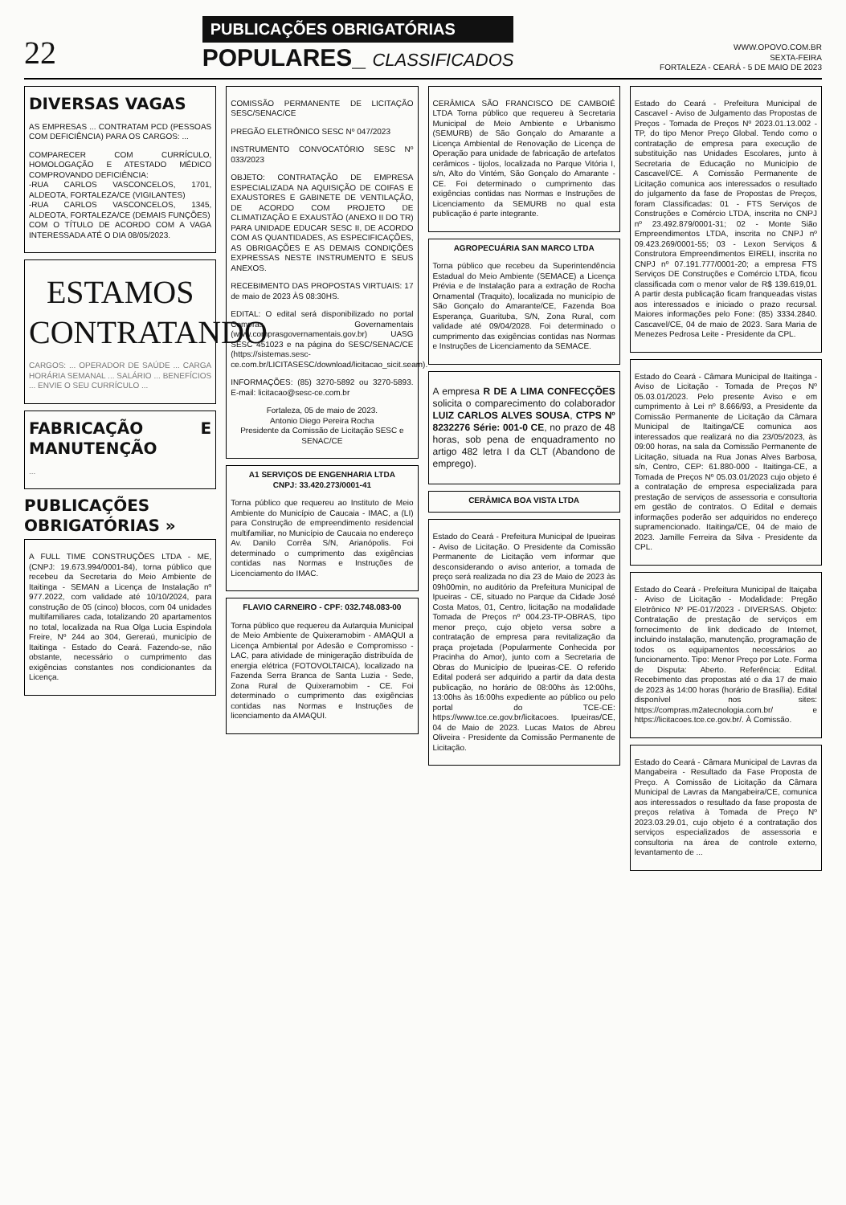22
PUBLICAÇÕES OBRIGATÓRIAS
POPULARES_ CLASSIFICADOS
WWW.OPOVO.COM.BR
SEXTA-FEIRA
FORTALEZA - CEARÁ - 5 DE MAIO DE 2023
DIVERSAS VAGAS
AS EMPRESAS ... CONTRATAM PCD (PESSOAS COM DEFICIÊNCIA) PARA OS CARGOS: ...
COMPARECER COM CURRÍCULO, HOMOLOGAÇÃO E ATESTADO MÉDICO COMPROVANDO DEFICIÊNCIA:
-RUA CARLOS VASCONCELOS, 1701, ALDEOTA, FORTALEZA/CE (VIGILANTES)
-RUA CARLOS VASCONCELOS, 1345, ALDEOTA, FORTALEZA/CE (DEMAIS FUNÇÕES)
COM O TÍTULO DE ACORDO COM A VAGA INTERESSADA ATÉ O DIA 08/05/2023.
ESTAMOS CONTRATANDO
CARGOS: ... OPERADOR DE SAÚDE ... CARGA HORÁRIA SEMANAL ... SALÁRIO ... BENEFÍCIOS ... ENVIE O SEU CURRÍCULO ...
FABRICAÇÃO E MANUTENÇÃO
...
PUBLICAÇÕES OBRIGATÓRIAS »
A FULL TIME CONSTRUÇÕES LTDA - ME, (CNPJ: 19.673.994/0001-84), torna público que recebeu da Secretaria do Meio Ambiente de Itaitinga - SEMAN a Licença de Instalação nº 977.2022, com validade até 10/10/2024, para construção de 05 (cinco) blocos, com 04 unidades multifamiliares cada, totalizando 20 apartamentos no total, localizada na Rua Olga Lucia Espindola Freire, Nº 244 ao 304, Gereraú, município de Itaitinga - Estado do Ceará. Fazendo-se, não obstante, necessário o cumprimento das exigências constantes nos condicionantes da Licença.
COMISSÃO PERMANENTE DE LICITAÇÃO SESC/SENAC/CE
PREGÃO ELETRÔNICO SESC Nº 047/2023
INSTRUMENTO CONVOCATÓRIO SESC Nº 033/2023
OBJETO: CONTRATAÇÃO DE EMPRESA ESPECIALIZADA NA AQUISIÇÃO DE COIFAS E EXAUSTORES E GABINETE DE VENTILAÇÃO, DE ACORDO COM PROJETO DE CLIMATIZAÇÃO E EXAUSTÃO (ANEXO II DO TR) PARA UNIDADE EDUCAR SESC II, DE ACORDO COM AS QUANTIDADES, AS ESPECIFICAÇÕES, AS OBRIGAÇÕES E AS DEMAIS CONDIÇÕES EXPRESSAS NESTE INSTRUMENTO E SEUS ANEXOS.
RECEBIMENTO DAS PROPOSTAS VIRTUAIS: 17 de maio de 2023 ÀS 08:30HS.
EDITAL: O edital será disponibilizado no portal Compras Governamentais (www.comprasgovernamentais.gov.br) UASG SESC 451023 e na página do SESC/SENAC/CE (https://sistemas.sesc-ce.com.br/LICITASESC/download/licitacao_sicit.seam).
INFORMAÇÕES: (85) 3270-5892 ou 3270-5893. E-mail: licitacao@sesc-ce.com.br
Fortaleza, 05 de maio de 2023.
Antonio Diego Pereira Rocha
Presidente da Comissão de Licitação SESC e SENAC/CE
A1 SERVIÇOS DE ENGENHARIA LTDA
CNPJ: 33.420.273/0001-41
Torna público que requereu ao Instituto de Meio Ambiente do Município de Caucaia - IMAC, a (LI) para Construção de empreendimento residencial multifamiliar, no Município de Caucaia no endereço Av. Danilo Corrêa S/N, Arianópolis. Foi determinado o cumprimento das exigências contidas nas Normas e Instruções de Licenciamento do IMAC.
FLAVIO CARNEIRO - CPF: 032.748.083-00
Torna público que requereu da Autarquia Municipal de Meio Ambiente de Quixeramobim - AMAQUI a Licença Ambiental por Adesão e Compromisso - LAC, para atividade de minigeração distribuída de energia elétrica (FOTOVOLTAICA), localizado na Fazenda Serra Branca de Santa Luzia - Sede, Zona Rural de Quixeramobim - CE. Foi determinado o cumprimento das exigências contidas nas Normas e Instruções de licenciamento da AMAQUI.
CERÂMICA SÃO FRANCISCO DE CAMBOIÉ LTDA Torna público que requereu à Secretaria Municipal de Meio Ambiente e Urbanismo (SEMURB) de São Gonçalo do Amarante a Licença Ambiental de Renovação de Licença de Operação para unidade de fabricação de artefatos cerâmicos - tijolos, localizada no Parque Vitória I, s/n, Alto do Vintém, São Gonçalo do Amarante - CE. Foi determinado o cumprimento das exigências contidas nas Normas e Instruções de Licenciamento da SEMURB no qual esta publicação é parte integrante.
AGROPECUÁRIA SAN MARCO LTDA
Torna público que recebeu da Superintendência Estadual do Meio Ambiente (SEMACE) a Licença Prévia e de Instalação para a extração de Rocha Ornamental (Traquito), localizada no município de São Gonçalo do Amarante/CE, Fazenda Boa Esperança, Guarituba, S/N, Zona Rural, com validade até 09/04/2028. Foi determinado o cumprimento das exigências contidas nas Normas e Instruções de Licenciamento da SEMACE.
A empresa R DE A LIMA CONFECÇÕES solicita o comparecimento do colaborador LUIZ CARLOS ALVES SOUSA, CTPS Nº 8232276 Série: 001-0 CE, no prazo de 48 horas, sob pena de enquadramento no artigo 482 letra I da CLT (Abandono de emprego).
CERÂMICA BOA VISTA LTDA
Estado do Ceará - Prefeitura Municipal de Ipueiras - Aviso de Licitação. O Presidente da Comissão Permanente de Licitação vem informar que desconsiderando o aviso anterior, a tomada de preço será realizada no dia 23 de Maio de 2023 às 09h00min, no auditório da Prefeitura Municipal de Ipueiras - CE, situado no Parque da Cidade José Costa Matos, 01, Centro, licitação na modalidade Tomada de Preços nº 004.23-TP-OBRAS, tipo menor preço, cujo objeto versa sobre a contratação de empresa para revitalização da praça projetada (Popularmente Conhecida por Pracinha do Amor), junto com a Secretaria de Obras do Município de Ipueiras-CE. O referido Edital poderá ser adquirido a partir da data desta publicação, no horário de 08:00hs às 12:00hs, 13:00hs às 16:00hs expediente ao público ou pelo portal do TCE-CE: https://www.tce.ce.gov.br/licitacoes. Ipueiras/CE, 04 de Maio de 2023. Lucas Matos de Abreu Oliveira - Presidente da Comissão Permanente de Licitação.
Estado do Ceará - Prefeitura Municipal de Cascavel - Aviso de Julgamento das Propostas de Preços - Tomada de Preços Nº 2023.01.13.002 - TP, do tipo Menor Preço Global. Tendo como o contratação de empresa para execução de substituição nas Unidades Escolares, junto à Secretaria de Educação no Município de Cascavel/CE. A Comissão Permanente de Licitação comunica aos interessados o resultado do julgamento da fase de Propostas de Preços, foram Classificadas: 01 - FTS Serviços de Construções e Comércio LTDA, inscrita no CNPJ nº 23.492.879/0001-31; 02 - Monte Sião Empreendimentos LTDA, inscrita no CNPJ nº 09.423.269/0001-55; 03 - Lexon Serviços & Construtora Empreendimentos EIRELI, inscrita no CNPJ nº 07.191.777/0001-20; a empresa FTS Serviços DE Construções e Comércio LTDA, ficou classificada com o menor valor de R$ 139.619,01. A partir desta publicação ficam franqueadas vistas aos interessados e iniciado o prazo recursal. Maiores informações pelo Fone: (85) 3334.2840. Cascavel/CE, 04 de maio de 2023. Sara Maria de Menezes Pedrosa Leite - Presidente da CPL.
Estado do Ceará - Câmara Municipal de Itaitinga - Aviso de Licitação - Tomada de Preços Nº 05.03.01/2023. Pelo presente Aviso e em cumprimento à Lei nº 8.666/93, a Presidente da Comissão Permanente de Licitação da Câmara Municipal de Itaitinga/CE comunica aos interessados que realizará no dia 23/05/2023, às 09:00 horas, na sala da Comissão Permanente de Licitação, situada na Rua Jonas Alves Barbosa, s/n, Centro, CEP: 61.880-000 - Itaitinga-CE, a Tomada de Preços Nº 05.03.01/2023 cujo objeto é a contratação de empresa especializada para prestação de serviços de assessoria e consultoria em gestão de contratos. O Edital e demais informações poderão ser adquiridos no endereço supramencionado. Itaitinga/CE, 04 de maio de 2023. Jamille Ferreira da Silva - Presidente da CPL.
Estado do Ceará - Prefeitura Municipal de Itaiçaba - Aviso de Licitação - Modalidade: Pregão Eletrônico Nº PE-017/2023 - DIVERSAS. Objeto: Contratação de prestação de serviços em fornecimento de link dedicado de Internet, incluindo instalação, manutenção, programação de todos os equipamentos necessários ao funcionamento. Tipo: Menor Preço por Lote. Forma de Disputa: Aberto. Referência: Edital. Recebimento das propostas até o dia 17 de maio de 2023 às 14:00 horas (horário de Brasília). Edital disponível nos sites: https://compras.m2atecnologia.com.br/ e https://licitacoes.tce.ce.gov.br/. À Comissão.
Estado do Ceará - Câmara Municipal de Lavras da Mangabeira - Resultado da Fase Proposta de Preço. A Comissão de Licitação da Câmara Municipal de Lavras da Mangabeira/CE, comunica aos interessados o resultado da fase proposta de preços relativa à Tomada de Preço Nº 2023.03.29.01, cujo objeto é a contratação dos serviços especializados de assessoria e consultoria na área de controle externo, levantamento de ...